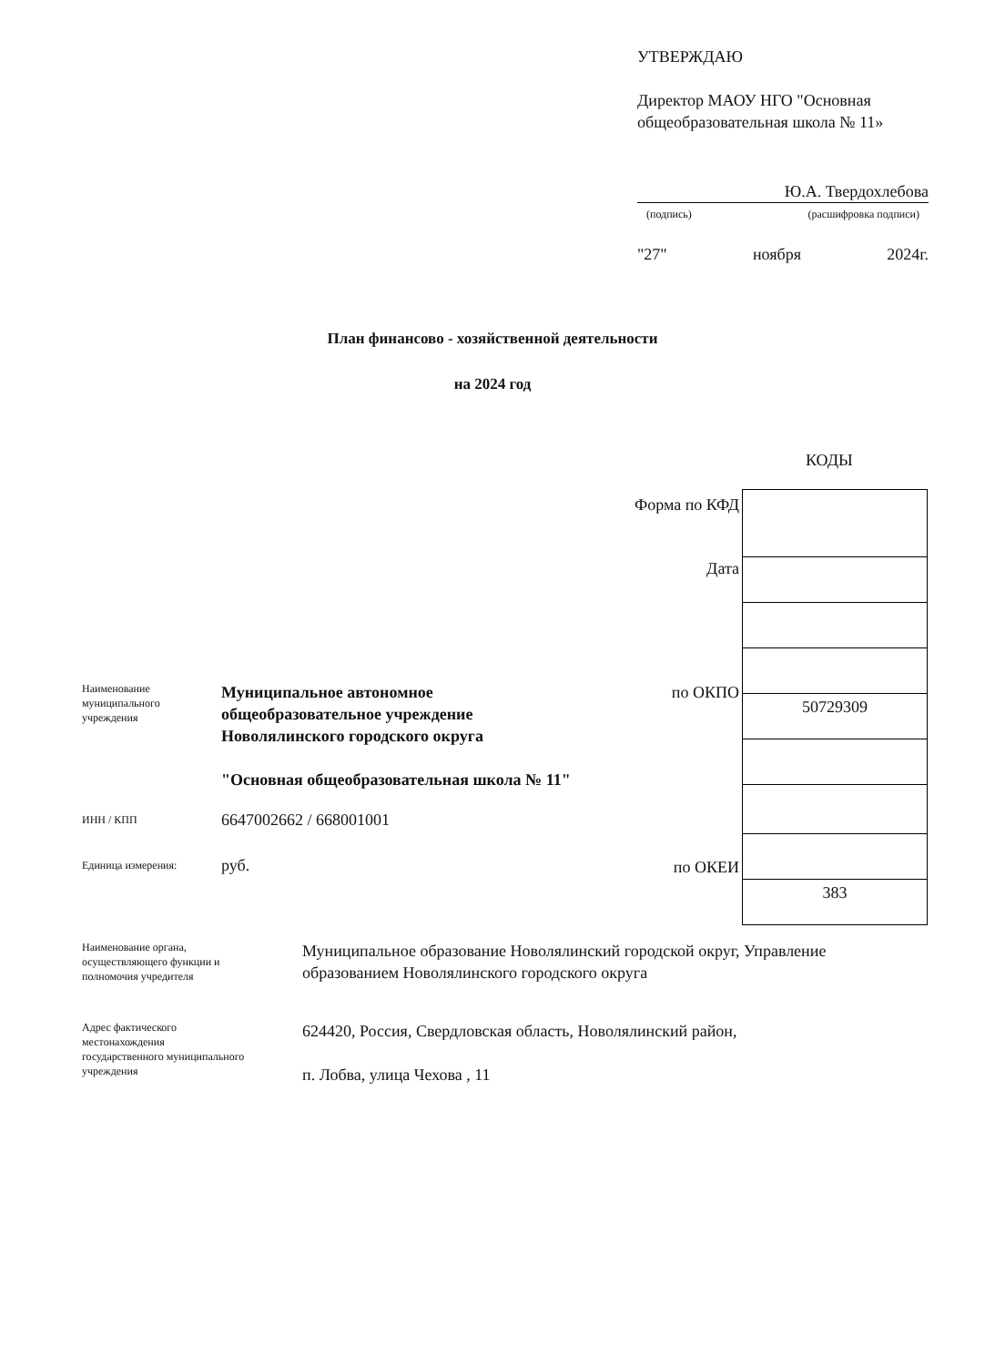УТВЕРЖДАЮ
Директор МАОУ НГО "Основная общеобразовательная школа № 11»
Ю.А. Твердохлебова
(подпись) (расшифровка подписи)
"27" ноября 2024г.
План финансово - хозяйственной деятельности
на 2024 год
КОДЫ
Форма по КФД
Дата
по ОКПО
по ОКЕИ
| 50729309 |
| 383 |
Наименование
муниципального
учреждения
Муниципальное автономное
общеобразовательное учреждение
Новолялинского городского округа
"Основная общеобразовательная школа № 11"
ИНН / КПП 6647002662 / 668001001
Единица измерения: руб.
Наименование органа,
осуществляющего функции и
полномочия учредителя
Муниципальное образование Новолялинский городской округ, Управление образованием Новолялинского городского округа
Адрес фактического
местонахождения
государственного муниципального
учреждения
624420, Россия, Свердловская область, Новолялинский район,
п. Лобва, улица Чехова , 11